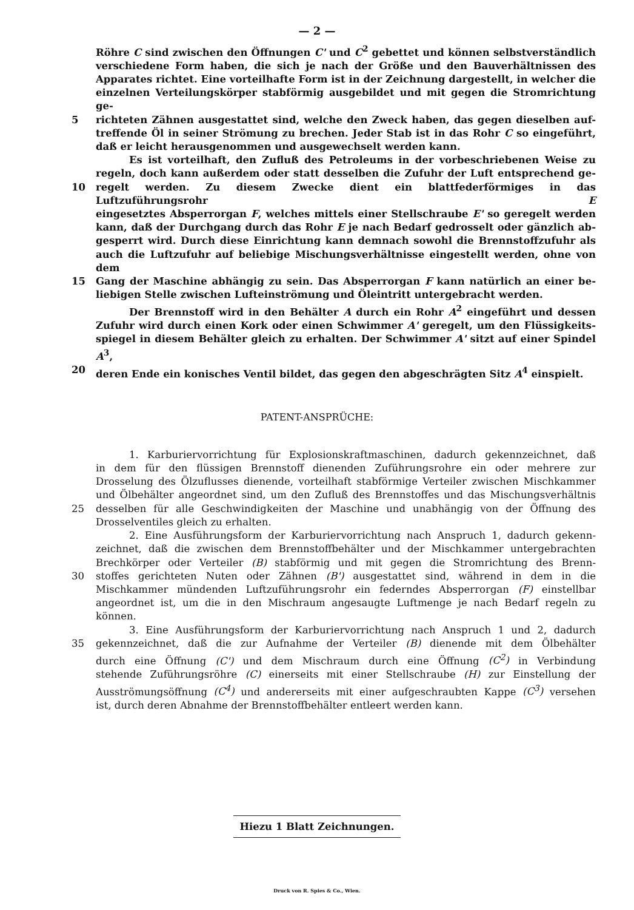— 2 —
Röhre C sind zwischen den Öffnungen C' und C<sup>2</sup> gebettet und können selbstverständlich
verschiedene Form haben, die sich je nach der Größe und den Bauverhältnissen des
Apparates richtet. Eine vorteilhafte Form ist in der Zeichnung dargestellt, in welcher die
einzelnen Verteilungskörper stabförmig ausgebildet und mit gegen die Stromrichtung ge-
5 richteten Zähnen ausgestattet sind, welche den Zweck haben, das gegen dieselben auf-
treffende Öl in seiner Strömung zu brechen. Jeder Stab ist in das Rohr C so eingeführt,
daß er leicht herausgenommen und ausgewechselt werden kann.
Es ist vorteilhaft, den Zufluß des Petroleums in der vorbeschriebenen Weise zu
regeln, doch kann außerdem oder statt desselben die Zufuhr der Luft entsprechend ge-
10 regelt werden. Zu diesem Zwecke dient ein blattfederförmiges in das Luftzuführungsrohr E
eingesetztes Absperrorgan F, welches mittels einer Stellschraube E' so geregelt werden
kann, daß der Durchgang durch das Rohr E je nach Bedarf gedrosselt oder gänzlich ab-
gesperrt wird. Durch diese Einrichtung kann demnach sowohl die Brennstoffzufuhr als
auch die Luftzufuhr auf beliebige Mischungsverhältnisse eingestellt werden, ohne von dem
15 Gang der Maschine abhängig zu sein. Das Absperrorgan F kann natürlich an einer be-
liebigen Stelle zwischen Lufteinströmung und Öleintritt untergebracht werden.
Der Brennstoff wird in den Behälter A durch ein Rohr A<sup>2</sup> eingeführt und dessen
Zufuhr wird durch einen Kork oder einen Schwimmer A' geregelt, um den Flüssigkeits-
spiegel in diesem Behälter gleich zu erhalten. Der Schwimmer A' sitzt auf einer Spindel A<sup>3</sup>,
20 deren Ende ein konisches Ventil bildet, das gegen den abgeschrägten Sitz A<sup>4</sup> einspielt.
PATENT-ANSPRÜCHE:
1. Karburiervorrichtung für Explosionskraftmaschinen, dadurch gekennzeichnet, daß
in dem für den flüssigen Brennstoff dienenden Zuführungsrohre ein oder mehrere zur
Drosselung des Ölzuflusses dienende, vorteilhaft stabförmige Verteiler zwischen Mischkammer
und Ölbehälter angeordnet sind, um den Zufluß des Brennstoffes und das Mischungsverhältnis
25 desselben für alle Geschwindigkeiten der Maschine und unabhängig von der Öffnung des
Drosselventiles gleich zu erhalten.
2. Eine Ausführungsform der Karburiervorrichtung nach Anspruch 1, dadurch gekenn-
zeichnet, daß die zwischen dem Brennstoffbehälter und der Mischkammer untergebrachten
Brechkörper oder Verteiler (B) stabförmig und mit gegen die Stromrichtung des Brenn-
30 stoffes gerichteten Nuten oder Zähnen (B') ausgestattet sind, während in dem in die
Mischkammer mündenden Luftzuführungsrohr ein federndes Absperrorgan (F) einstellbar
angeordnet ist, um die in den Mischraum angesaugte Luftmenge je nach Bedarf regeln zu
können.
3. Eine Ausführungsform der Karburiervorrichtung nach Anspruch 1 und 2, dadurch
35 gekennzeichnet, daß die zur Aufnahme der Verteiler (B) dienende mit dem Ölbehälter
durch eine Öffnung (C') und dem Mischraum durch eine Öffnung (C<sup>2</sup>) in Verbindung
stehende Zuführungsröhre (C) einerseits mit einer Stellschraube (H) zur Einstellung der
Ausströmungsöffnung (C<sup>4</sup>) und andererseits mit einer aufgeschraubten Kappe (C<sup>3</sup>) versehen
ist, durch deren Abnahme der Brennstoffbehälter entleert werden kann.
Hiezu 1 Blatt Zeichnungen.
Druck von R. Spies & Co., Wien.